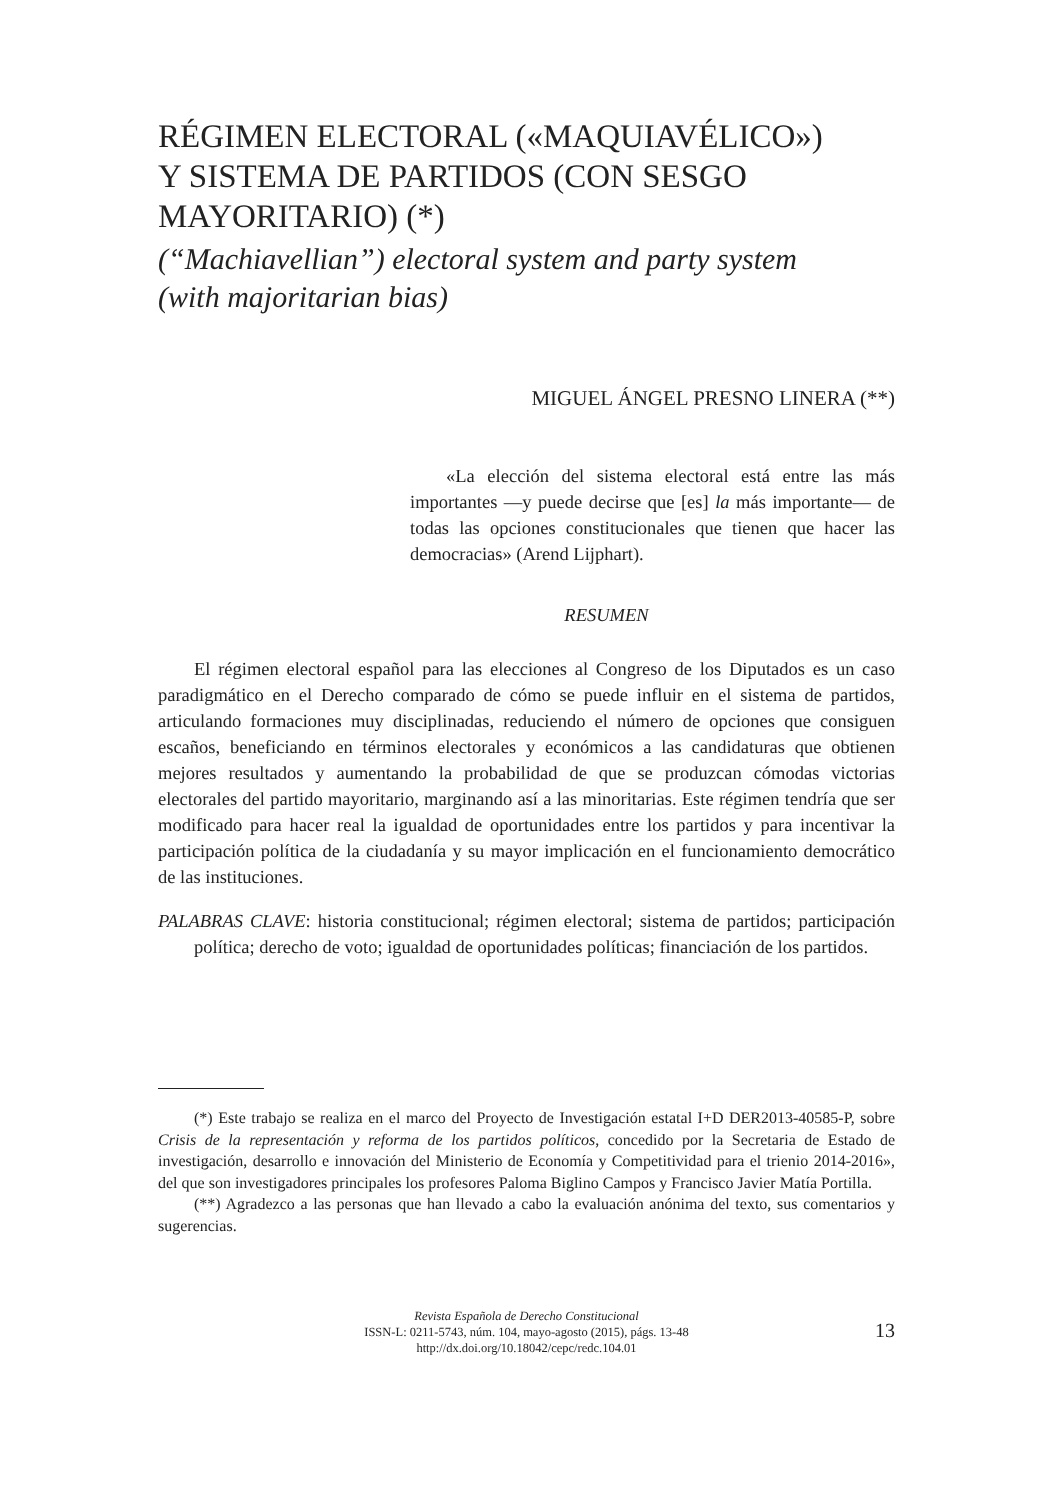RÉGIMEN ELECTORAL («MAQUIAVÉLICO»)
Y SISTEMA DE PARTIDOS (CON SESGO
MAYORITARIO) (*)
(“Machiavellian”) electoral system and party system
(with majoritarian bias)
MIGUEL ÁNGEL PRESNO LINERA (**)
«La elección del sistema electoral está entre las más importantes —y puede decirse que [es] la más importan­te— de todas las opciones constitucionales que tienen que hacer las democracias» (Arend Lijphart).
RESUMEN
El régimen electoral español para las elecciones al Congreso de los Diputados es un caso paradigmático en el Derecho comparado de cómo se puede influir en el siste­ma de partidos, articulando formaciones muy disciplinadas, reduciendo el número de opciones que consiguen escaños, beneficiando en términos electorales y económicos a las candidaturas que obtienen mejores resultados y aumentando la probabilidad de que se produzcan cómodas victorias electorales del partido mayoritario, marginando así a las minoritarias. Este régimen tendría que ser modificado para hacer real la igualdad de oportunidades entre los partidos y para incentivar la participación política de la ciudada­nía y su mayor implicación en el funcionamiento democrático de las instituciones.
PALABRAS CLAVE: historia constitucional; régimen electoral; sistema de partidos; par­ticipación política; derecho de voto; igualdad de oportunidades políticas; financia­ción de los partidos.
(*) Este trabajo se realiza en el marco del Proyecto de Investigación estatal I+D DER2013-40585-P, sobre Crisis de la representación y reforma de los partidos políticos, concedido por la Secretaria de Estado de investigación, desarrollo e innovación del Ministerio de Economía y Competitividad para el trienio 2014-2016», del que son investigadores principales los profesores Paloma Biglino Campos y Francisco Javier Matía Portilla.
(**) Agradezco a las personas que han llevado a cabo la evaluación anónima del texto, sus comentarios y sugerencias.
Revista Española de Derecho Constitucional
ISSN-L: 0211-5743, núm. 104, mayo-agosto (2015), págs. 13-48
http://dx.doi.org/10.18042/cepc/redc.104.01
13